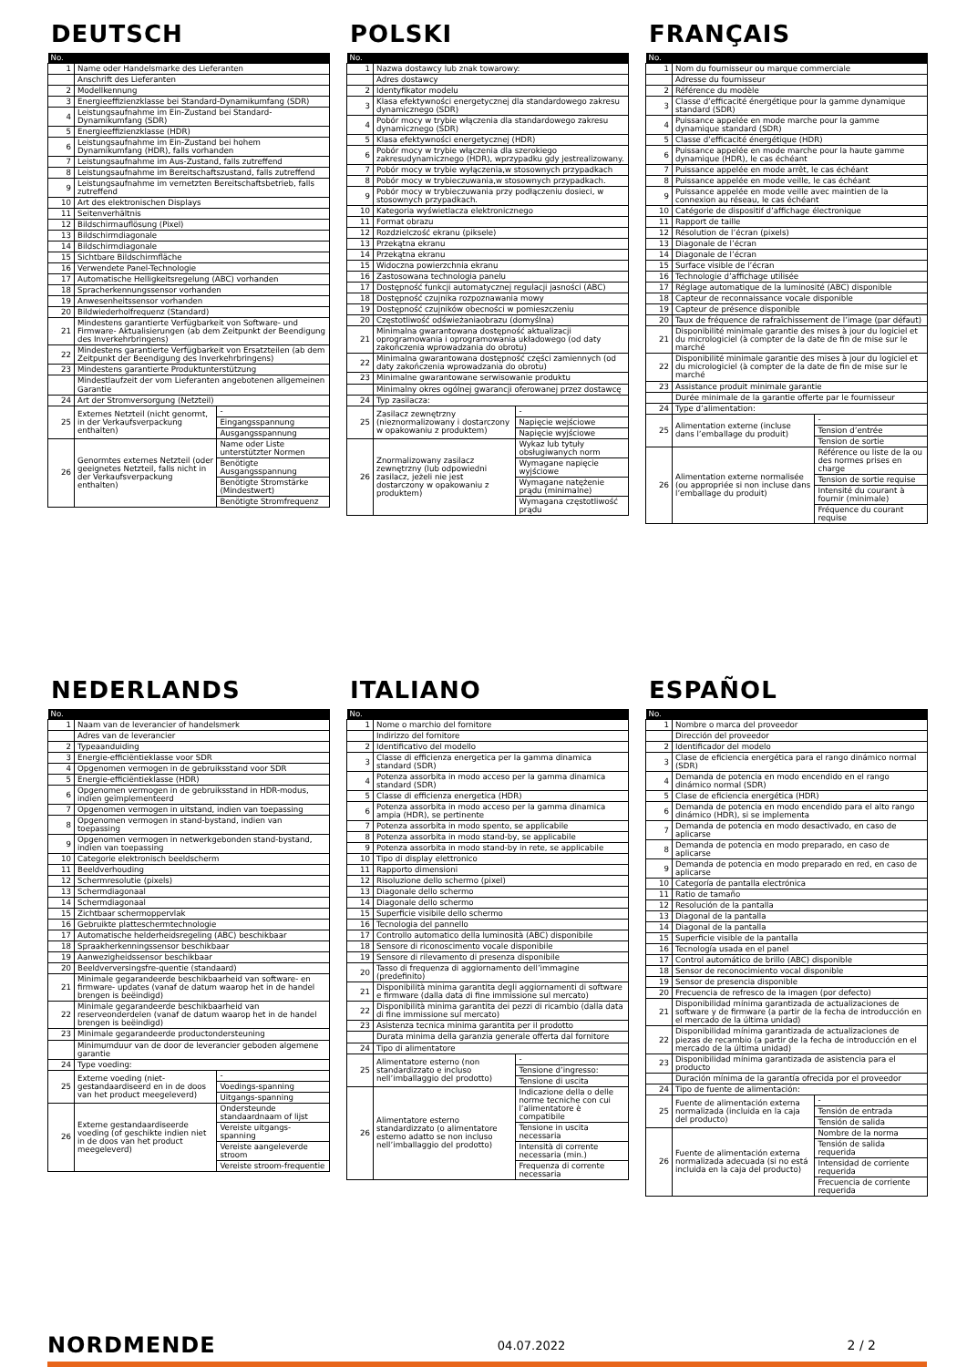DEUTSCH
| No. | | |
| --- | --- | --- |
| 1 | Name oder Handelsmarke des Lieferanten | |
| | Anschrift des Lieferanten | |
| 2 | Modellkennung | |
| 3 | Energieeffizienzklasse bei Standard-Dynamikumfang (SDR) | |
| 4 | Leistungsaufnahme im Ein-Zustand bei Standard-Dynamikumfang (SDR) | |
| 5 | Energieeffizienzklasse (HDR) | |
| 6 | Leistungsaufnahme im Ein-Zustand bei hohem Dynamikumfang (HDR), falls vorhanden | |
| 7 | Leistungsaufnahme im Aus-Zustand, falls zutreffend | |
| 8 | Leistungsaufnahme im Bereitschaftszustand, falls zutreffend | |
| 9 | Leistungsaufnahme im vernetzten Bereitschaftsbetrieb, falls zutreffend | |
| 10 | Art des elektronischen Displays | |
| 11 | Seitenverhältnis | |
| 12 | Bildschirmauflösung (Pixel) | |
| 13 | Bildschirmdiagonale | |
| 14 | Bildschirmdiagonale | |
| 15 | Sichtbare Bildschirmfläche | |
| 16 | Verwendete Panel-Technologie | |
| 17 | Automatische Helligkeitsregelung (ABC) vorhanden | |
| 18 | Spracherkennungssensor vorhanden | |
| 19 | Anwesenheitssensor vorhanden | |
| 20 | Bildwiederholfrequenz (Standard) | |
| 21 | Mindestens garantierte Verfügbarkeit von Software- und Firmware- Aktualisierungen (ab dem Zeitpunkt der Beendigung des Inverkehrbringens) | |
| 22 | Mindestens garantierte Verfügbarkeit von Ersatzteilen (ab dem Zeitpunkt der Beendigung des Inverkehrbringens) | |
| 23 | Mindestens garantierte Produktunterstützung | |
| | Mindestlaufzeit der vom Lieferanten angebotenen allgemeinen Garantie | |
| 24 | Art der Stromversorgung (Netzteil) | |
| 25 | Externes Netzteil (nicht genormt, in der Verkaufsverpackung enthalten) | - |
| | | Eingangsspannung |
| | | Ausgangsspannung |
| 26 | Genormtes externes Netzteil (oder geeignetes Netzteil, falls nicht in der Verkaufsverpackung enthalten) | Name oder Liste unterstützter Normen |
| | | Benötigte Ausgangsspannung |
| | | Benötigte Stromstärke (Mindestwert) |
| | | Benötigte Stromfrequenz |
POLSKI
| No. | | |
| --- | --- | --- |
| 1 | Nazwa dostawcy lub znak towarowy: | |
| | Adres dostawcy | |
| 2 | Identyfikator modelu | |
| 3 | Klasa efektywności energetycznej dla standardowego zakresu dynamicznego (SDR) | |
| 4 | Pobór mocy w trybie włączenia dla standardowego zakresu dynamicznego (SDR) | |
| 5 | Klasa efektywności energetycznej (HDR) | |
| 6 | Pobór mocy w trybie włączenia dla szerokiego zakresudynamicznego (HDR), wprzypadku gdy jestrealizowany. | |
| 7 | Pobór mocy w trybie wyłączenia,w stosownych przypadkach | |
| 8 | Pobór mocy w trybieczuwania,w stosownych przypadkach. | |
| 9 | Pobór mocy w trybieczuwania przy podłączeniu dosieci, w stosownych przypadkach. | |
| 10 | Kategoria wyświetlacza elektronicznego | |
| 11 | Format obrazu | |
| 12 | Rozdzielczość ekranu (piksele) | |
| 13 | Przekątna ekranu | |
| 14 | Przekątna ekranu | |
| 15 | Widoczna powierzchnia ekranu | |
| 16 | Zastosowana technologia panelu | |
| 17 | Dostępność funkcji automatycznej regulacji jasności (ABC) | |
| 18 | Dostępność czujnika rozpoznawania mowy | |
| 19 | Dostępność czujników obecności w pomieszczeniu | |
| 20 | Częstotliwość odświeżaniaobrazu (domyślna) | |
| 21 | Minimalna gwarantowana dostępność aktualizacji oprogramowania i oprogramowania układowego (od daty zakończenia wprowadzania do obrotu) | |
| 22 | Minimalna gwarantowana dostępność części zamiennych (od daty zakończenia wprowadzania do obrotu) | |
| 23 | Minimalne gwarantowane serwisowanie produktu | |
| | Minimalny okres ogólnej gwarancji oferowanej przez dostawcę | |
| 24 | Typ zasilacza: | |
| 25 | Zasilacz zewnętrzny (nieznormalizowany i dostarczony w opakowaniu z produktem) | - |
| | | Napięcie wejściowe |
| | | Napięcie wyjściowe |
| 26 | Znormalizowany zasilacz zewnętrzny (lub odpowiedni zasilacz, jeżeli nie jest dostarczony w opakowaniu z produktem) | Wykaz lub tytuły obsługiwanych norm |
| | | Wymagane napięcie wyjściowe |
| | | Wymagane natężenie prądu (minimalne) |
| | | Wymagana częstotliwość prądu |
FRANÇAIS
| No. | | |
| --- | --- | --- |
| 1 | Nom du fournisseur ou marque commerciale | |
| | Adresse du fournisseur | |
| 2 | Référence du modèle | |
| 3 | Classe d’efficacité énergétique pour la gamme dynamique standard (SDR) | |
| 4 | Puissance appelée en mode marche pour la gamme dynamique standard (SDR) | |
| 5 | Classe d’efficacité énergétique (HDR) | |
| 6 | Puissance appelée en mode marche pour la haute gamme dynamique (HDR), le cas échéant | |
| 7 | Puissance appelée en mode arrêt, le cas échéant | |
| 8 | Puissance appelée en mode veille, le cas échéant | |
| 9 | Puissance appelée en mode veille avec maintien de la connexion au réseau, le cas échéant | |
| 10 | Catégorie de dispositif d’affichage électronique | |
| 11 | Rapport de taille | |
| 12 | Résolution de l’écran (pixels) | |
| 13 | Diagonale de l’écran | |
| 14 | Diagonale de l’écran | |
| 15 | Surface visible de l’écran | |
| 16 | Technologie d’affichage utilisée | |
| 17 | Réglage automatique de la luminosité (ABC) disponible | |
| 18 | Capteur de reconnaissance vocale disponible | |
| 19 | Capteur de présence disponible | |
| 20 | Taux de fréquence de rafraîchissement de l’image (par défaut) | |
| 21 | Disponibilité minimale garantie des mises à jour du logiciel et du micrologiciel (à compter de la date de fin de mise sur le marché | |
| 22 | Disponibilité minimale garantie des mises à jour du logiciel et du micrologiciel (à compter de la date de fin de mise sur le marché | |
| 23 | Assistance produit minimale garantie | |
| | Durée minimale de la garantie offerte par le fournisseur | |
| 24 | Type d’alimentation: | |
| 25 | Alimentation externe (incluse dans l’emballage du produit) | - |
| | | Tension d’entrée |
| | | Tension de sortie |
| 26 | Alimentation externe normalisée (ou appropriée si non incluse dans l’emballage du produit) | Référence ou liste de la ou des normes prises en charge |
| | | Tension de sortie requise |
| | | Intensité du courant à fournir (minimale) |
| | | Fréquence du courant requise |
NEDERLANDS
| No. | | |
| --- | --- | --- |
| 1 | Naam van de leverancier of handelsmerk | |
| | Adres van de leverancier | |
| 2 | Typeaanduiding | |
| 3 | Energie-efficiëntieklasse voor SDR | |
| 4 | Opgenomen vermogen in de gebruiksstand voor SDR | |
| 5 | Energie-efficiëntieklasse (HDR) | |
| 6 | Opgenomen vermogen in de gebruiksstand in HDR-modus, indien geïmplementeerd | |
| 7 | Opgenomen vermogen in uitstand, indien van toepassing | |
| 8 | Opgenomen vermogen in stand-bystand, indien van toepassing | |
| 9 | Opgenomen vermogen in netwerkgebonden stand-bystand, indien van toepassing | |
| 10 | Categorie elektronisch beeldscherm | |
| 11 | Beeldverhouding | |
| 12 | Schermresolutie (pixels) | |
| 13 | Schermdiagonaal | |
| 14 | Schermdiagonaal | |
| 15 | Zichtbaar schermoppervlak | |
| 16 | Gebruikte platteschermtechnologie | |
| 17 | Automatische helderheidsregeling (ABC) beschikbaar | |
| 18 | Spraakherkenningssensor beschikbaar | |
| 19 | Aanwezigheidssensor beschikbaar | |
| 20 | Beeldverversingsfre-quentie (standaard) | |
| 21 | Minimale gegarandeerde beschikbaarheid van software- en firmware- updates (vanaf de datum waarop het in de handel brengen is beëindigd) | |
| 22 | Minimale gegarandeerde beschikbaarheid van reserveonderdelen (vanaf de datum waarop het in de handel brengen is beëindigd) | |
| 23 | Minimale gegarandeerde productondersteuning | |
| | Minimumduur van de door de leverancier geboden algemene garantie | |
| 24 | Type voeding: | |
| 25 | Externe voeding (niet-gestandaardiseerd en in de doos van het product meegeleverd) | - |
| | | Voedings-spanning |
| | | Uitgangs-spanning |
| 26 | Externe gestandaardiseerde voeding (of geschikte indien niet in de doos van het product meegeleverd) | Ondersteunde standaardnaam of lijst |
| | | Vereiste uitgangs-spanning |
| | | Vereiste aangeleverde stroom |
| | | Vereiste stroom-frequentie |
ITALIANO
| No. | | |
| --- | --- | --- |
| 1 | Nome o marchio del fornitore | |
| | Indirizzo del fornitore | |
| 2 | Identificativo del modello | |
| 3 | Classe di efficienza energetica per la gamma dinamica standard (SDR) | |
| 4 | Potenza assorbita in modo acceso per la gamma dinamica standard (SDR) | |
| 5 | Classe di efficienza energetica (HDR) | |
| 6 | Potenza assorbita in modo acceso per la gamma dinamica ampia (HDR), se pertinente | |
| 7 | Potenza assorbita in modo spento, se applicabile | |
| 8 | Potenza assorbita in modo stand-by, se applicabile | |
| 9 | Potenza assorbita in modo stand-by in rete, se applicabile | |
| 10 | Tipo di display elettronico | |
| 11 | Rapporto dimensioni | |
| 12 | Risoluzione dello schermo (pixel) | |
| 13 | Diagonale dello schermo | |
| 14 | Diagonale dello schermo | |
| 15 | Superficie visibile dello schermo | |
| 16 | Tecnologia del pannello | |
| 17 | Controllo automatico della luminosità (ABC) disponibile | |
| 18 | Sensore di riconoscimento vocale disponibile | |
| 19 | Sensore di rilevamento di presenza disponibile | |
| 20 | Tasso di frequenza di aggiornamento dell’immagine (predefinito) | |
| 21 | Disponibilità minima garantita degli aggiornamenti di software e firmware (dalla data di fine immissione sul mercato) | |
| 22 | Disponibilità minima garantita dei pezzi di ricambio (dalla data di fine immissione sul mercato) | |
| 23 | Asistenza tecnica minima garantita per il prodotto | |
| | Durata minima della garanzia generale offerta dal fornitore | |
| 24 | Tipo di alimentatore | |
| 25 | Alimentatore esterno (non standardizzato e incluso nell’imballaggio del prodotto) | - |
| | | Tensione d’ingresso: |
| | | Tensione di uscita |
| 26 | Alimentatore esterno standardizzato (o alimentatore esterno adatto se non incluso nell’imballaggio del prodotto) | Indicazione della o delle norme tecniche con cui l’alimentatore è compatibile |
| | | Tensione in uscita necessaria |
| | | Intensità di corrente necessaria (min.) |
| | | Frequenza di corrente necessaria |
ESPAÑOL
| No. | | |
| --- | --- | --- |
| 1 | Nombre o marca del proveedor | |
| | Dirección del proveedor | |
| 2 | Identificador del modelo | |
| 3 | Clase de eficiencia energética para el rango dinámico normal (SDR) | |
| 4 | Demanda de potencia en modo encendido en el rango dinámico normal (SDR) | |
| 5 | Clase de eficiencia energética (HDR) | |
| 6 | Demanda de potencia en modo encendido para el alto rango dinámico (HDR), si se implementa | |
| 7 | Demanda de potencia en modo desactivado, en caso de aplicarse | |
| 8 | Demanda de potencia en modo preparado, en caso de aplicarse | |
| 9 | Demanda de potencia en modo preparado en red, en caso de aplicarse | |
| 10 | Categoría de pantalla electrónica | |
| 11 | Ratio de tamaño | |
| 12 | Resolución de la pantalla | |
| 13 | Diagonal de la pantalla | |
| 14 | Diagonal de la pantalla | |
| 15 | Superficie visible de la pantalla | |
| 16 | Tecnología usada en el panel | |
| 17 | Control automático de brillo (ABC) disponible | |
| 18 | Sensor de reconocimiento vocal disponible | |
| 19 | Sensor de presencia disponible | |
| 20 | Frecuencia de refresco de la imagen (por defecto) | |
| 21 | Disponibilidad mínima garantizada de actualizaciones de software y de firmware (a partir de la fecha de introducción en el mercado de la última unidad) | |
| 22 | Disponibilidad mínima garantizada de actualizaciones de piezas de recambio (a partir de la fecha de introducción en el mercado de la última unidad) | |
| 23 | Disponibilidad mínima garantizada de asistencia para el producto | |
| | Duración mínima de la garantía ofrecida por el proveedor | |
| 24 | Tipo de fuente de alimentación: | |
| 25 | Fuente de alimentación externa normalizada (incluida en la caja del producto) | - |
| | | Tensión de entrada |
| | | Tensión de salida |
| 26 | Fuente de alimentación externa normalizada adecuada (si no está incluida en la caja del producto) | Nombre de la norma |
| | | Tensión de salida requerida |
| | | Intensidad de corriente requerida |
| | | Frecuencia de corriente requerida |
NORDMENDE 04.07.2022 2 / 2